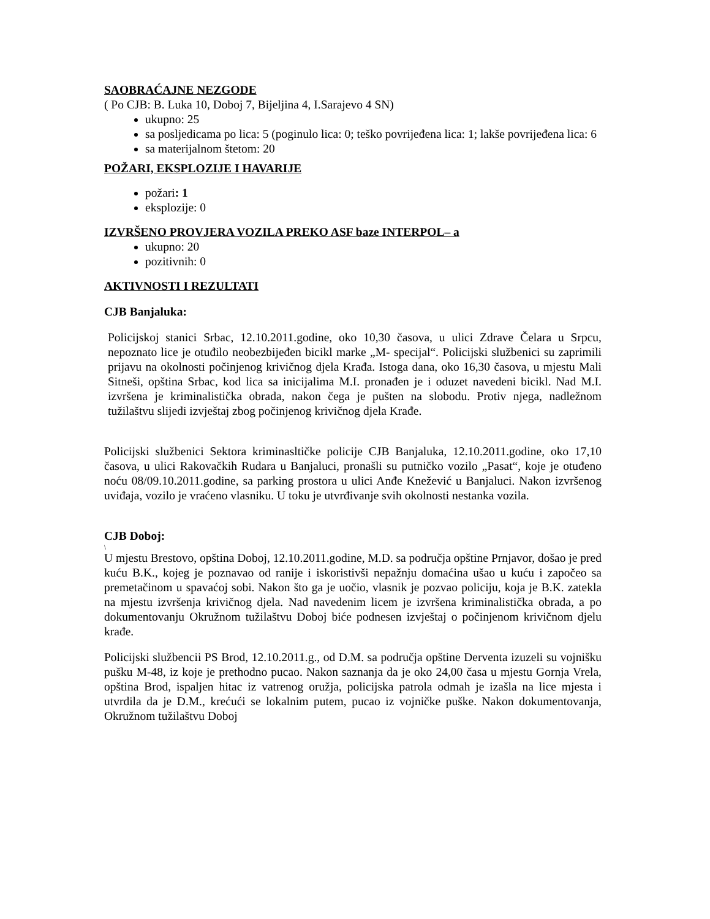SAOBRAĆAJNE NEZGODE
( Po CJB: B. Luka 10, Doboj 7, Bijeljina 4, I.Sarajevo 4 SN)
ukupno: 25
sa posljedicama po lica: 5 (poginulo lica: 0; teško povrijeđena lica: 1; lakše povrijeđena lica: 6
sa materijalnom štetom: 20
POŽARI, EKSPLOZIJE I HAVARIJE
požari: 1
eksplozije: 0
IZVRŠENO PROVJERA VOZILA PREKO ASF baze INTERPOL– a
ukupno: 20
pozitivnih: 0
AKTIVNOSTI I REZULTATI
CJB Banjaluka:
Policijskoj stanici Srbac, 12.10.2011.godine, oko 10,30 časova, u ulici Zdrave Čelara u Srpcu, nepoznato lice je otuđilo neobezbijeđen bicikl marke „M- specijal“. Policijski službenici su zaprimili prijavu na okolnosti počinjenog krivičnog djela Krađa. Istoga dana, oko 16,30 časova, u mjestu Mali Sitneši, opština Srbac, kod lica sa inicijalima M.I. pronađen je i oduzet navedeni bicikl. Nad M.I. izvršena je kriminalistička obrada, nakon čega je pušten na slobodu. Protiv njega, nadležnom tužilaštvu slijedi izvještaj zbog počinjenog krivičnog djela Krađe.
Policijski službenici Sektora kriminasltičke policije CJB Banjaluka, 12.10.2011.godine, oko 17,10 časova, u ulici Rakovačkih Rudara u Banjaluci, pronašli su putničko vozilo „Pasat“, koje je otuđeno noću 08/09.10.2011.godine, sa parking prostora u ulici Anđe Knežević u Banjaluci. Nakon izvršenog uviđaja, vozilo je vraćeno vlasniku. U toku je utvrđivanje svih okolnosti nestanka vozila.
CJB Doboj:
\
U mjestu Brestovo, opština Doboj, 12.10.2011.godine, M.D. sa područja opštine Prnjavor, došao je pred kuću B.K., kojeg je poznavao od ranije i iskoristivši nepažnju domaćina ušao u kuću i započeo sa premetačinom u spavaćoj sobi. Nakon što ga je uočio, vlasnik je pozvao policiju, koja je B.K. zatekla na mjestu izvršenja krivičnog djela. Nad navedenim licem je izvršena kriminalistička obrada, a po dokumentovanju Okružnom tužilaštvu Doboj biće podnesen izvještaj o počinjenom krivičnom djelu krađe.
Policijski službencii PS Brod, 12.10.2011.g., od D.M. sa područja opštine Derventa izuzeli su vojnišku pušku M-48, iz koje je prethodno pucao. Nakon saznanja da je oko 24,00 časa u mjestu Gornja Vrela, opština Brod, ispaljen hitac iz vatrenog oružja, policijska patrola odmah je izašla na lice mjesta i utvrdila da je D.M., krećući se lokalnim putem, pucao iz vojničke puške. Nakon dokumentovanja, Okružnom tužilaštvu Doboj